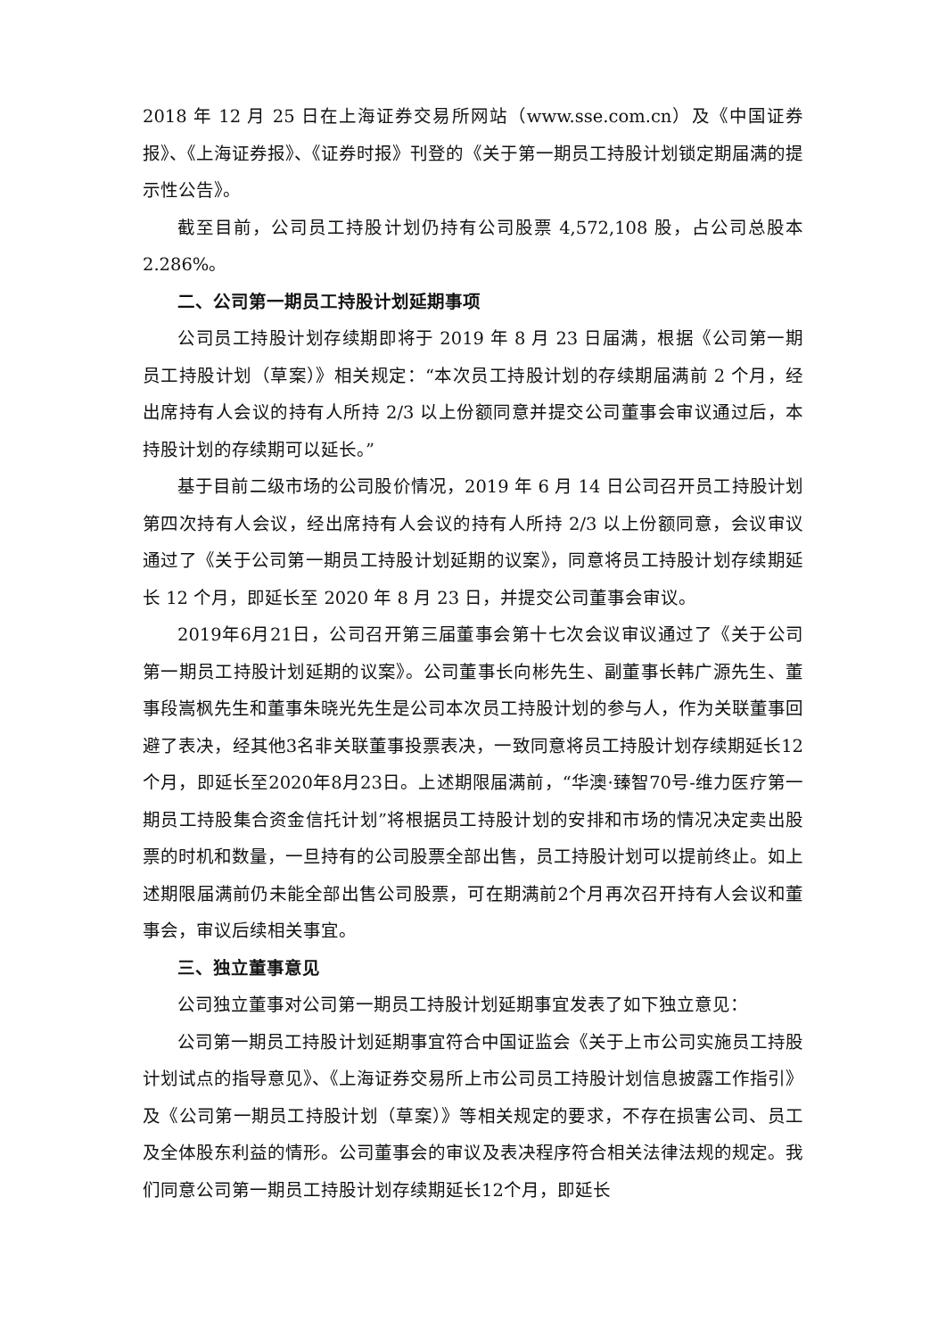2018 年 12 月 25 日在上海证券交易所网站（www.sse.com.cn）及《中国证券报》、《上海证券报》、《证券时报》刊登的《关于第一期员工持股计划锁定期届满的提示性公告》。
截至目前，公司员工持股计划仍持有公司股票 4,572,108 股，占公司总股本 2.286%。
二、公司第一期员工持股计划延期事项
公司员工持股计划存续期即将于 2019 年 8 月 23 日届满，根据《公司第一期员工持股计划（草案）》相关规定：“本次员工持股计划的存续期届满前 2 个月，经出席持有人会议的持有人所持 2/3 以上份额同意并提交公司董事会审议通过后，本持股计划的存续期可以延长。”
基于目前二级市场的公司股价情况，2019 年 6 月 14 日公司召开员工持股计划第四次持有人会议，经出席持有人会议的持有人所持 2/3 以上份额同意，会议审议通过了《关于公司第一期员工持股计划延期的议案》，同意将员工持股计划存续期延长 12 个月，即延长至 2020 年 8 月 23 日，并提交公司董事会审议。
2019年6月21日，公司召开第三届董事会第十七次会议审议通过了《关于公司第一期员工持股计划延期的议案》。公司董事长向彬先生、副董事长韩广源先生、董事段嵩枫先生和董事朱晓光先生是公司本次员工持股计划的参与人，作为关联董事回避了表决，经其他3名非关联董事投票表决，一致同意将员工持股计划存续期延长12个月，即延长至2020年8月23日。上述期限届满前，“华澳·臻智70号-维力医疗第一期员工持股集合资金信托计划”将根据员工持股计划的安排和市场的情况决定卖出股票的时机和数量，一旦持有的公司股票全部出售，员工持股计划可以提前终止。如上述期限届满前仍未能全部出售公司股票，可在期满前2个月再次召开持有人会议和董事会，审议后续相关事宜。
三、独立董事意见
公司独立董事对公司第一期员工持股计划延期事宜发表了如下独立意见：
公司第一期员工持股计划延期事宜符合中国证监会《关于上市公司实施员工持股计划试点的指导意见》、《上海证券交易所上市公司员工持股计划信息披露工作指引》及《公司第一期员工持股计划（草案）》等相关规定的要求，不存在损害公司、员工及全体股东利益的情形。公司董事会的审议及表决程序符合相关法律法规的规定。我们同意公司第一期员工持股计划存续期延长12个月，即延长